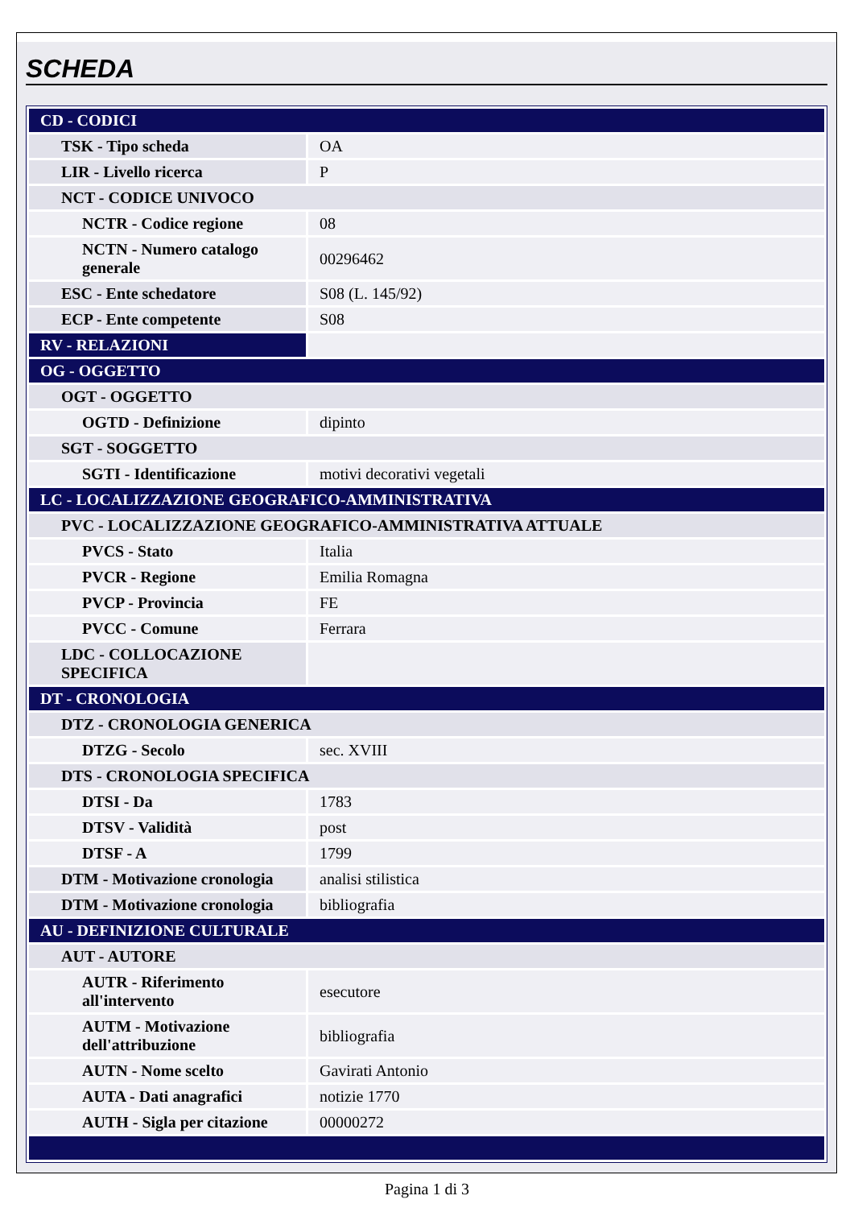SCHEDA
| CD - CODICI | |
| TSK - Tipo scheda | OA |
| LIR - Livello ricerca | P |
| NCT - CODICE UNIVOCO | |
| NCTR - Codice regione | 08 |
| NCTN - Numero catalogo generale | 00296462 |
| ESC - Ente schedatore | S08 (L. 145/92) |
| ECP - Ente competente | S08 |
| RV - RELAZIONI | |
| OG - OGGETTO | |
| OGT - OGGETTO | |
| OGTD - Definizione | dipinto |
| SGT - SOGGETTO | |
| SGTI - Identificazione | motivi decorativi vegetali |
| LC - LOCALIZZAZIONE GEOGRAFICO-AMMINISTRATIVA | |
| PVC - LOCALIZZAZIONE GEOGRAFICO-AMMINISTRATIVA ATTUALE | |
| PVCS - Stato | Italia |
| PVCR - Regione | Emilia Romagna |
| PVCP - Provincia | FE |
| PVCC - Comune | Ferrara |
| LDC - COLLOCAZIONE SPECIFICA | |
| DT - CRONOLOGIA | |
| DTZ - CRONOLOGIA GENERICA | |
| DTZG - Secolo | sec. XVIII |
| DTS - CRONOLOGIA SPECIFICA | |
| DTSI - Da | 1783 |
| DTSV - Validità | post |
| DTSF - A | 1799 |
| DTM - Motivazione cronologia | analisi stilistica |
| DTM - Motivazione cronologia | bibliografia |
| AU - DEFINIZIONE CULTURALE | |
| AUT - AUTORE | |
| AUTR - Riferimento all'intervento | esecutore |
| AUTM - Motivazione dell'attribuzione | bibliografia |
| AUTN - Nome scelto | Gavirati Antonio |
| AUTA - Dati anagrafici | notizie 1770 |
| AUTH - Sigla per citazione | 00000272 |
Pagina 1 di 3